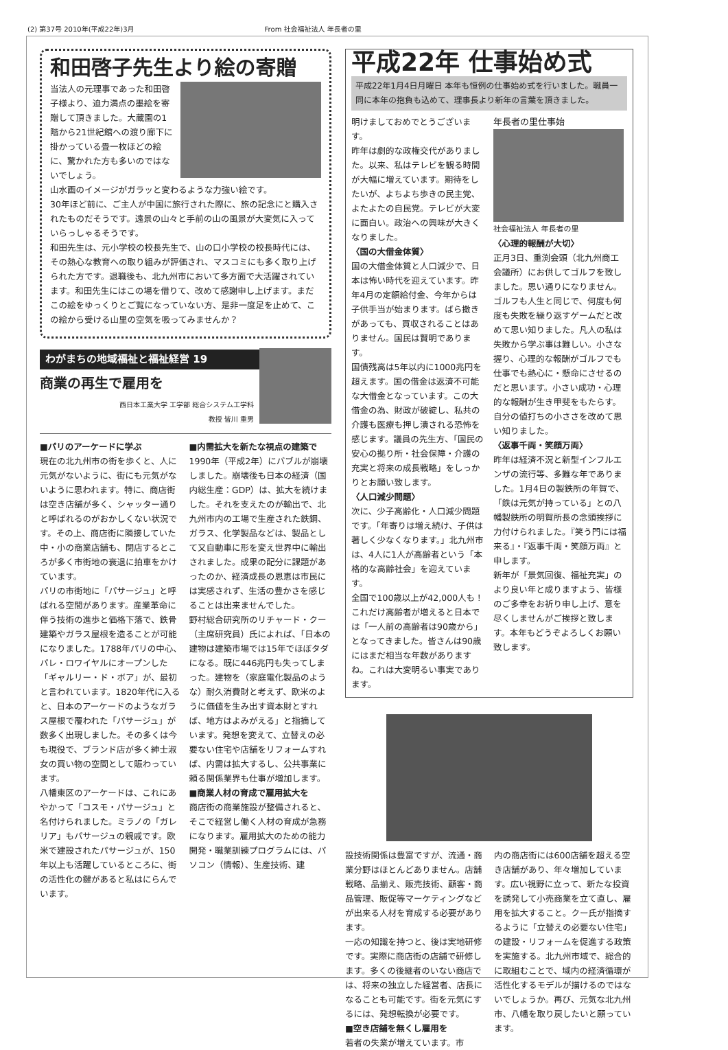(2) 第37号 2010年(平成22年)3月 From 社会福祉法人 年長者の里
和田啓子先生より絵の寄贈
当法人の元理事であった和田啓子様より、迫力満点の墨絵を寄贈して頂きました。大蔵園の1階から21世紀館への渡り廊下に掛かっている畳一枚ほどの絵に、驚かれた方も多いのではないでしょう。
山水画のイメージがガラッと変わるような力強い絵です。
30年ほど前に、ご主人が中国に旅行された際に、旅の記念にと購入されたものだそうです。遠景の山々と手前の山の風景が大変気に入っていらっしゃるそうです。
和田先生は、元小学校の校長先生で、山の口小学校の校長時代には、その熱心な教育への取り組みが評価され、マスコミにも多く取り上げられた方です。退職後も、北九州市において多方面で大活躍されています。和田先生にはこの場を借りて、改めて感謝申し上げます。まだこの絵をゆっくりとご覧になっていない方、是非一度足を止めて、この絵から受ける山里の空気を吸ってみませんか？
わがまちの地域福祉と福祉経営 19
商業の再生で雇用を
西日本工業大学 工学部 総合システム工学科
教授 皆川 重男
■パリのアーケードに学ぶ
現在の北九州市の街を歩くと、人に元気がないように、街にも元気がないように思われます。特に、商店街は空き店舗が多く、シャッター通りと呼ばれるのがおかしくない状況です。その上、商店街に隣接していた中・小の商業店舗も、閉店するところが多く市街地の衰退に拍車をかけています。
パリの市街地に「パサージュ」と呼ばれる空間があります。産業革命に伴う技術の進歩と価格下落で、鉄骨建築やガラス屋根を造ることが可能になりました。1788年パリの中心、パレ・ロワイヤルにオープンした「ギャルリー・ド・ボア」が、最初と言われています。1820年代に入ると、日本のアーケードのようなガラス屋根で覆われた「パサージュ」が数多く出現しました。その多くは今も現役で、ブランド店が多く紳士淑女の買い物の空間として賑わっています。
八幡東区のアーケードは、これにあやかって「コスモ・パサージュ」と名付けられました。ミラノの「ガレリア」もパサージュの親戚です。欧米で建設されたパサージュが、150年以上も活躍しているところに、街の活性化の鍵があると私はにらんでいます。
■内需拡大を新たな視点の建築で
1990年（平成2年）にバブルが崩壊しました。崩壊後も日本の経済（国内総生産：GDP）は、拡大を続けました。それを支えたのが輸出で、北九州市内の工場で生産された鉄鋼、ガラス、化学製品などは、製品として又自動車に形を変え世界中に輸出されました。成果の配分に課題があったのか、経済成長の恩恵は市民には実感されず、生活の豊かさを感じることは出来ませんでした。
野村総合研究所のリチャード・クー（主席研究員）氏によれば、「日本の建物は建築市場では15年でほぼタダになる。既に446兆円も失ってしまった。建物を（家庭電化製品のような）耐久消費財と考えず、欧米のように価値を生み出す資本財とすれば、地方はよみがえる」と指摘しています。発想を変えて、立替えの必要ない住宅や店舗をリフォームすれば、内需は拡大するし、公共事業に頼る関係業界も仕事が増加します。
■商業人材の育成で雇用拡大を
商店街の商業施設が整備されると、そこで経営し働く人材の育成が急務になります。雇用拡大のための能力開発・職業訓練プログラムには、パソコン（情報）、生産技術、建
平成22年 仕事始め式
平成22年1月4日月曜日 本年も恒例の仕事始め式を行いました。職員一同に本年の抱負も込めて、理事長より新年の言葉を頂きました。
明けましておめでとうございます。
昨年は劇的な政権交代がありました。以来、私はテレビを観る時間が大幅に増えています。期待をしたいが、よちよち歩きの民主党、よたよたの自民党。テレビが大変に面白い。政治への興味が大きくなりました。
〈国の大借金体質〉
国の大借金体質と人口減少で、日本は怖い時代を迎えています。昨年4月の定額給付金、今年からは子供手当が始まります。ばら撒きがあっても、買収されることはありません。国民は賢明であります。
国債残高は5年以内に1000兆円を超えます。国の借金は返済不可能な大借金となっています。この大借金の為、財政が破綻し、私共の介護も医療も押し潰される恐怖を感じます。議員の先生方、「国民の安心の拠り所・社会保障・介護の充実と将来の成長戦略」をしっかりとお願い致します。
〈人口減少問題〉
次に、少子高齢化・人口減少問題です。「年寄りは増え続け、子供は著しく少なくなります。」北九州市は、4人に1人が高齢者という「本格的な高齢社会」を迎えています。
全国で100歳以上が42,000人も！これだけ高齢者が増えると日本では「一人前の高齢者は90歳から」となってきました。皆さんは90歳にはまだ相当な年数がありますね。これは大変明るい事実であります。
年長者の里仕事始
社会福祉法人 年長者の里
〈心理的報酬が大切〉
正月3日、重渕会頭（北九州商工会議所）にお供してゴルフを致しました。思い通りになりません。ゴルフも人生と同じで、何度も何度も失敗を繰り返すゲームだと改めて思い知りました。凡人の私は失敗から学ぶ事は難しい。小さな握り、心理的な報酬がゴルフでも仕事でも熱心に・懸命にさせるのだと思います。小さい成功・心理的な報酬が生き甲斐をもたらす。自分の値打ちの小ささを改めて思い知りました。
〈返事千両・笑顔万両〉
昨年は経済不況と新型インフルエンザの流行等、多難な年でありました。1月4日の製鉄所の年賀で、「鉄は元気が持っている」との八幡製鉄所の明賀所長の念頭挨拶に力付けられました。『笑う門には福来る』・『返事千両・笑顔万両』と申します。
新年が「景気回復、福祉充実」のより良い年と成りますよう、皆様のご多幸をお祈り申し上げ、意を尽くしませんがご挨拶と致します。本年もどうぞよろしくお願い致します。
設技術関係は豊富ですが、流通・商業分野はほとんどありません。店舗戦略、品揃え、販売技術、顧客・商品管理、販促等マーケティングなどが出来る人材を育成する必要があります。
一応の知識を持つと、後は実地研修です。実際に商店街の店舗で研修します。多くの後継者のいない商店では、将来の独立した経営者、店長になることも可能です。街を元気にするには、発想転換が必要です。
■空き店舗を無くし雇用を
若者の失業が増えています。市
内の商店街には600店舗を超える空き店舗があり、年々増加しています。広い視野に立って、新たな投資を誘発して小売商業を立て直し、雇用を拡大すること。クー氏が指摘するように「立替えの必要ない住宅」の建設・リフォームを促進する政策を実施する。北九州市域で、総合的に取組むことで、域内の経済循環が活性化するモデルが描けるのではないでしょうか。再び、元気な北九州市、八幡を取り戻したいと願っています。